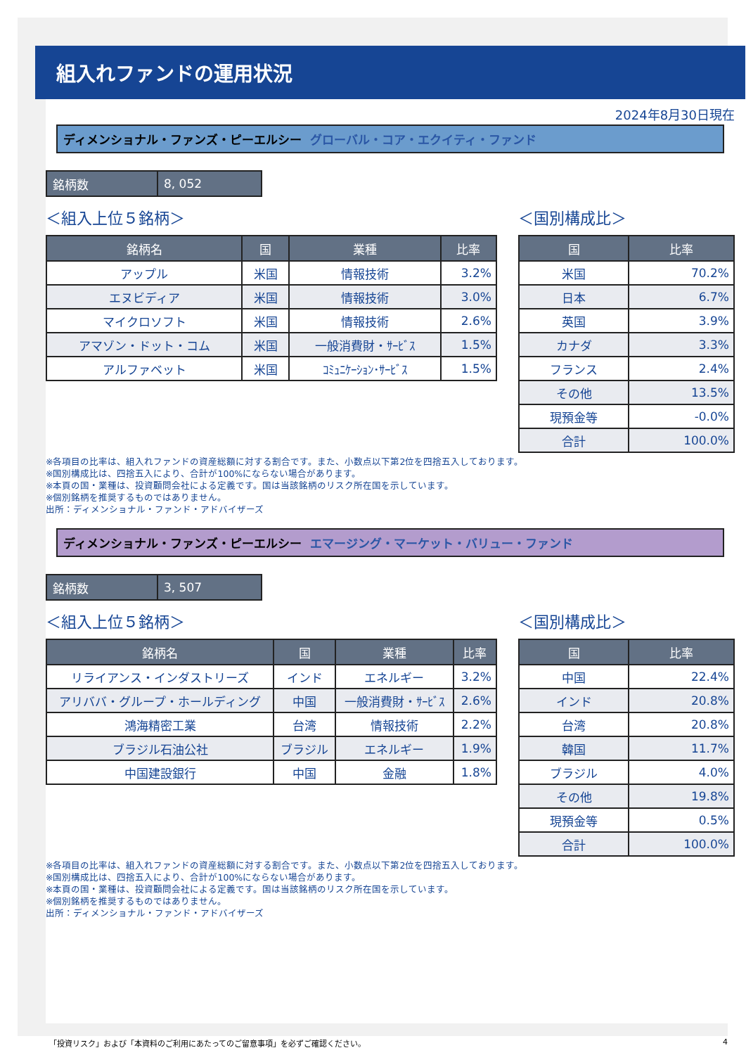組入れファンドの運用状況
2024年8月30日現在
ディメンショナル・ファンズ・ピーエルシー グローバル・コア・エクイティ・ファンド
| 銘柄数 | 8, 052 |
＜組入上位５銘柄＞
| 銘柄名 | 国 | 業種 | 比率 |
| --- | --- | --- | --- |
| アップル | 米国 | 情報技術 | 3.2% |
| エヌビディア | 米国 | 情報技術 | 3.0% |
| マイクロソフト | 米国 | 情報技術 | 2.6% |
| アマゾン・ドット・コム | 米国 | 一般消費財・ｻｰﾋﾞｽ | 1.5% |
| アルファベット | 米国 | ｺﾐｭﾆｹｰｼｮﾝ･ｻｰﾋﾞｽ | 1.5% |
＜国別構成比＞
| 国 | 比率 |
| --- | --- |
| 米国 | 70.2% |
| 日本 | 6.7% |
| 英国 | 3.9% |
| カナダ | 3.3% |
| フランス | 2.4% |
| その他 | 13.5% |
| 現預金等 | -0.0% |
| 合計 | 100.0% |
※各項目の比率は、組入れファンドの資産総額に対する割合です。また、小数点以下第2位を四捨五入しております。
※国別構成比は、四捨五入により、合計が100%にならない場合があります。
※本頁の国・業種は、投資顧問会社による定義です。国は当該銘柄のリスク所在国を示しています。
※個別銘柄を推奨するものではありません。
出所：ディメンショナル・ファンド・アドバイザーズ
ディメンショナル・ファンズ・ピーエルシー エマージング・マーケット・バリュー・ファンド
| 銘柄数 | 3, 507 |
＜組入上位５銘柄＞
| 銘柄名 | 国 | 業種 | 比率 |
| --- | --- | --- | --- |
| リライアンス・インダストリーズ | インド | エネルギー | 3.2% |
| アリババ・グループ・ホールディング | 中国 | 一般消費財・ｻｰﾋﾞｽ | 2.6% |
| 鴻海精密工業 | 台湾 | 情報技術 | 2.2% |
| ブラジル石油公社 | ブラジル | エネルギー | 1.9% |
| 中国建設銀行 | 中国 | 金融 | 1.8% |
＜国別構成比＞
| 国 | 比率 |
| --- | --- |
| 中国 | 22.4% |
| インド | 20.8% |
| 台湾 | 20.8% |
| 韓国 | 11.7% |
| ブラジル | 4.0% |
| その他 | 19.8% |
| 現預金等 | 0.5% |
| 合計 | 100.0% |
※各項目の比率は、組入れファンドの資産総額に対する割合です。また、小数点以下第2位を四捨五入しております。
※国別構成比は、四捨五入により、合計が100%にならない場合があります。
※本頁の国・業種は、投資顧問会社による定義です。国は当該銘柄のリスク所在国を示しています。
※個別銘柄を推奨するものではありません。
出所：ディメンショナル・ファンド・アドバイザーズ
「投資リスク」および「本資料のご利用にあたってのご留意事項」を必ずご確認ください。 4